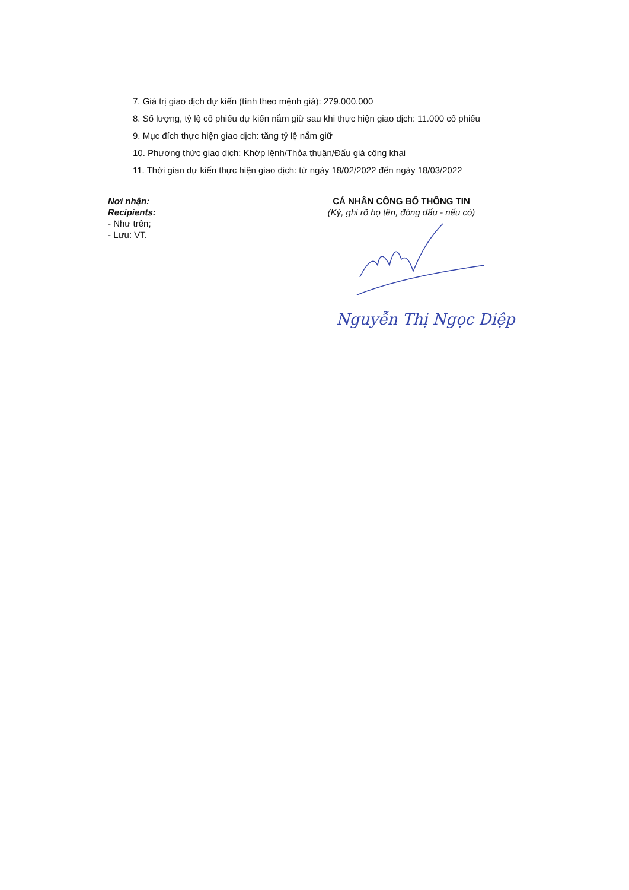7. Giá trị giao dịch dự kiến (tính theo mệnh giá): 279.000.000
8. Số lượng, tỷ lệ cổ phiếu dự kiến nắm giữ sau khi thực hiện giao dịch: 11.000 cổ phiếu
9. Mục đích thực hiện giao dịch: tăng tỷ lệ nắm giữ
10. Phương thức giao dịch: Khớp lệnh/Thỏa thuận/Đấu giá công khai
11. Thời gian dự kiến thực hiện giao dịch: từ ngày 18/02/2022 đến ngày 18/03/2022
Nơi nhận:
Recipients:
- Như trên;
- Lưu: VT.
CÁ NHÂN CÔNG BỐ THÔNG TIN
(Ký, ghi rõ họ tên, đóng dấu - nếu có)
Nguyễn Thị Ngọc Diệp